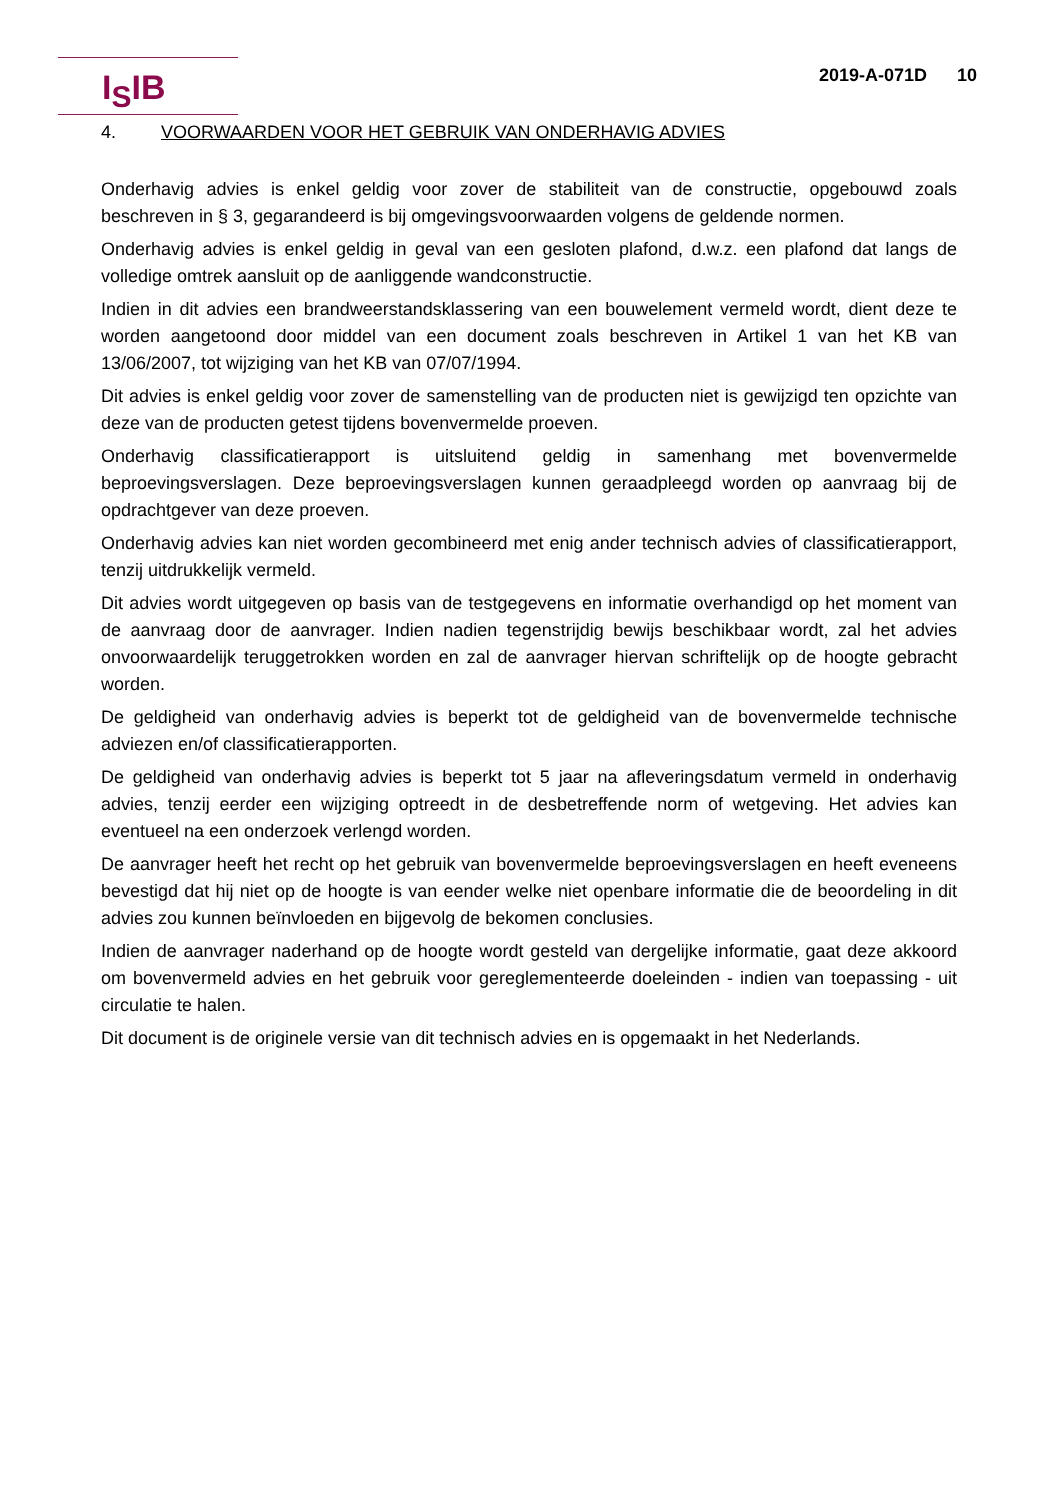I<sub>S</sub>IB
2019-A-071D 10
4. VOORWAARDEN VOOR HET GEBRUIK VAN ONDERHAVIG ADVIES
Onderhavig advies is enkel geldig voor zover de stabiliteit van de constructie, opgebouwd zoals beschreven in § 3, gegarandeerd is bij omgevingsvoorwaarden volgens de geldende normen.
Onderhavig advies is enkel geldig in geval van een gesloten plafond, d.w.z. een plafond dat langs de volledige omtrek aansluit op de aanliggende wandconstructie.
Indien in dit advies een brandweerstandsklassering van een bouwelement vermeld wordt, dient deze te worden aangetoond door middel van een document zoals beschreven in Artikel 1 van het KB van 13/06/2007, tot wijziging van het KB van 07/07/1994.
Dit advies is enkel geldig voor zover de samenstelling van de producten niet is gewijzigd ten opzichte van deze van de producten getest tijdens bovenvermelde proeven.
Onderhavig classificatierapport is uitsluitend geldig in samenhang met bovenvermelde beproevingsverslagen. Deze beproevingsverslagen kunnen geraadpleegd worden op aanvraag bij de opdrachtgever van deze proeven.
Onderhavig advies kan niet worden gecombineerd met enig ander technisch advies of classificatierapport, tenzij uitdrukkelijk vermeld.
Dit advies wordt uitgegeven op basis van de testgegevens en informatie overhandigd op het moment van de aanvraag door de aanvrager. Indien nadien tegenstrijdig bewijs beschikbaar wordt, zal het advies onvoorwaardelijk teruggetrokken worden en zal de aanvrager hiervan schriftelijk op de hoogte gebracht worden.
De geldigheid van onderhavig advies is beperkt tot de geldigheid van de bovenvermelde technische adviezen en/of classificatierapporten.
De geldigheid van onderhavig advies is beperkt tot 5 jaar na afleveringsdatum vermeld in onderhavig advies, tenzij eerder een wijziging optreedt in de desbetreffende norm of wetgeving. Het advies kan eventueel na een onderzoek verlengd worden.
De aanvrager heeft het recht op het gebruik van bovenvermelde beproevingsverslagen en heeft eveneens bevestigd dat hij niet op de hoogte is van eender welke niet openbare informatie die de beoordeling in dit advies zou kunnen beïnvloeden en bijgevolg de bekomen conclusies.
Indien de aanvrager naderhand op de hoogte wordt gesteld van dergelijke informatie, gaat deze akkoord om bovenvermeld advies en het gebruik voor gereglementeerde doeleinden - indien van toepassing - uit circulatie te halen.
Dit document is de originele versie van dit technisch advies en is opgemaakt in het Nederlands.